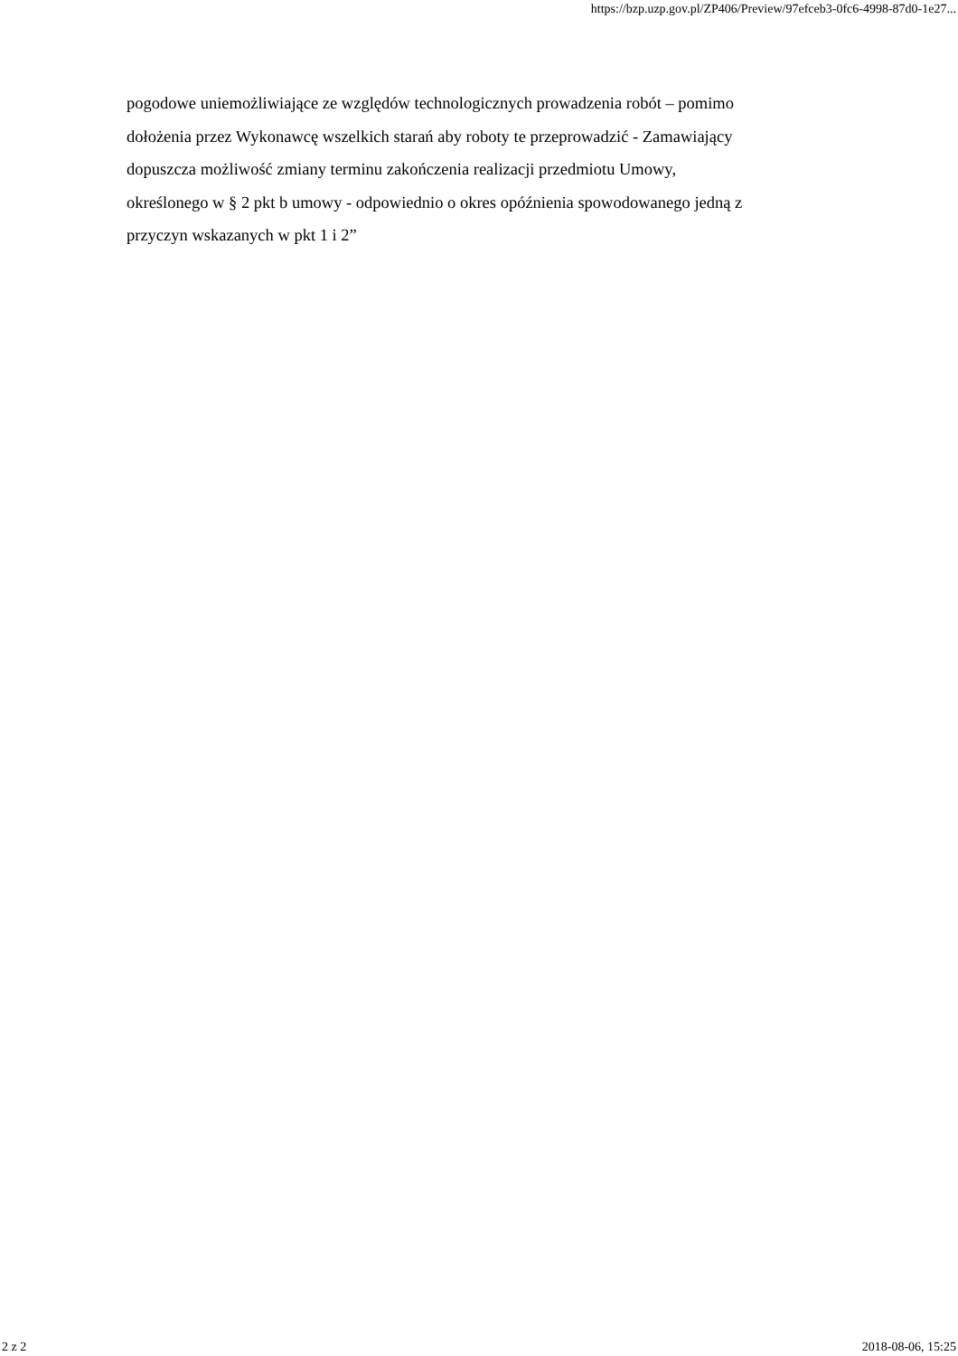https://bzp.uzp.gov.pl/ZP406/Preview/97efceb3-0fc6-4998-87d0-1e27...
pogodowe uniemożliwiające ze względów technologicznych prowadzenia robót – pomimo
dołożenia przez Wykonawcę wszelkich starań aby roboty te przeprowadzić - Zamawiający
dopuszcza możliwość zmiany terminu zakończenia realizacji przedmiotu Umowy,
określonego w § 2 pkt b umowy - odpowiednio o okres opóźnienia spowodowanego jedną z
przyczyn wskazanych w pkt 1 i 2”
2 z 2 2018-08-06, 15:25